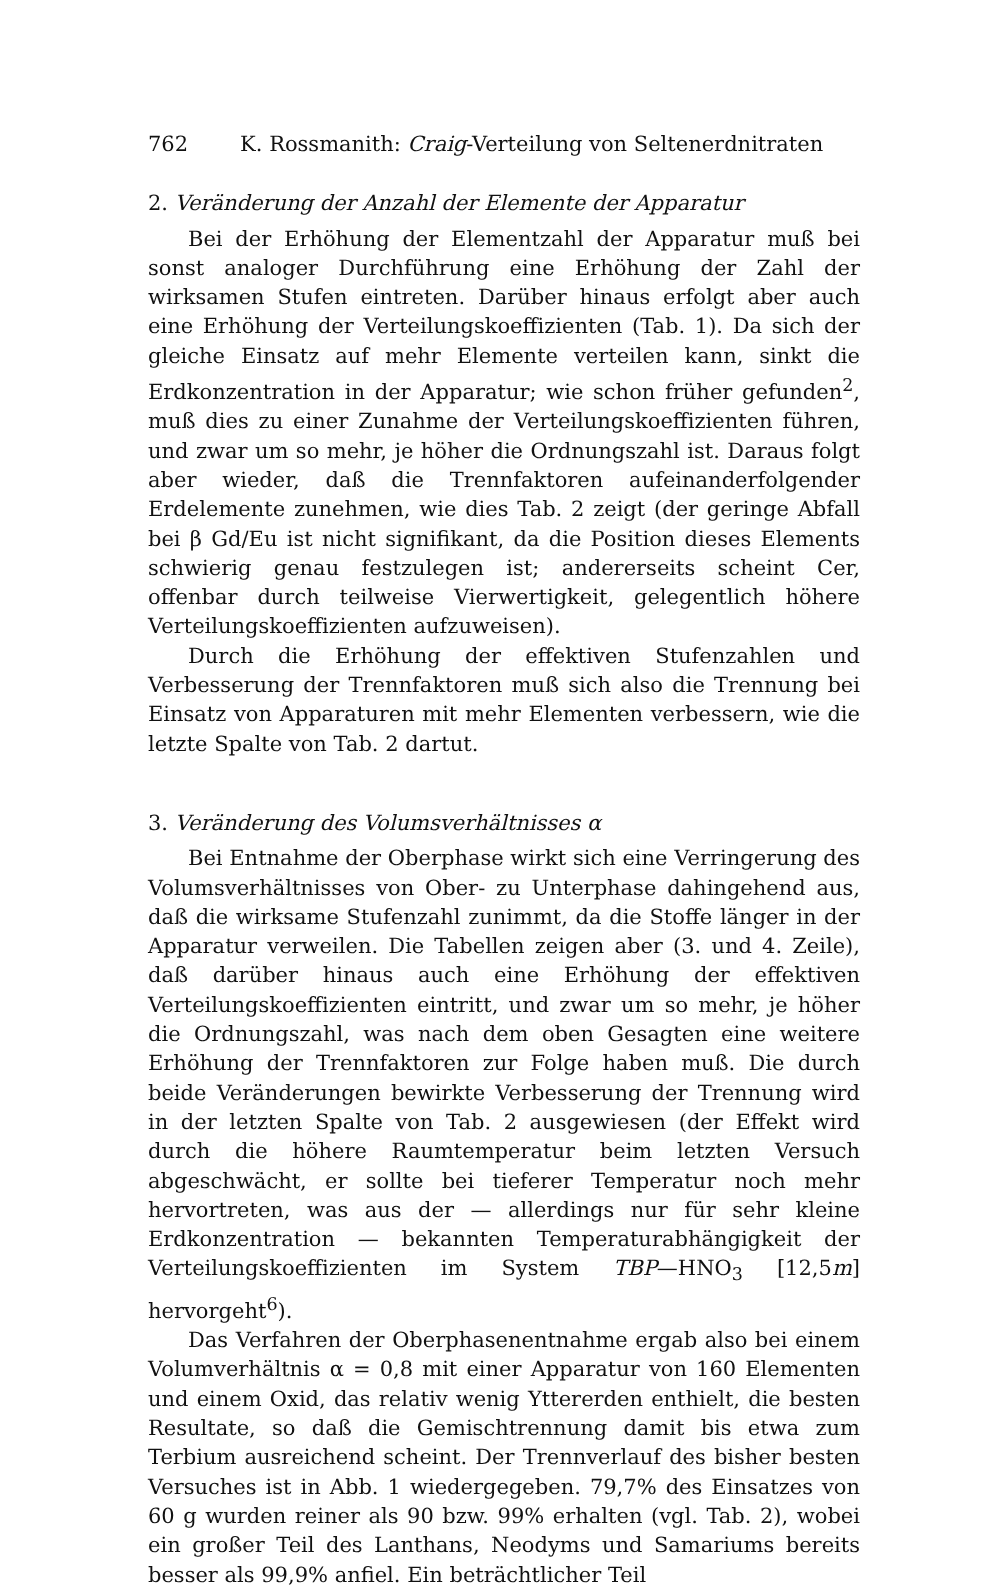762 K. Rossmanith: Craig-Verteilung von Seltenerdnitraten
2. Veränderung der Anzahl der Elemente der Apparatur
Bei der Erhöhung der Elementzahl der Apparatur muß bei sonst analoger Durchführung eine Erhöhung der Zahl der wirksamen Stufen eintreten. Darüber hinaus erfolgt aber auch eine Erhöhung der Verteilungskoeffizienten (Tab. 1). Da sich der gleiche Einsatz auf mehr Elemente verteilen kann, sinkt die Erdkonzentration in der Apparatur; wie schon früher gefunden<sup>2</sup>, muß dies zu einer Zunahme der Verteilungskoeffizienten führen, und zwar um so mehr, je höher die Ordnungszahl ist. Daraus folgt aber wieder, daß die Trennfaktoren aufeinanderfolgender Erdelemente zunehmen, wie dies Tab. 2 zeigt (der geringe Abfall bei β Gd/Eu ist nicht signifikant, da die Position dieses Elements schwierig genau festzulegen ist; andererseits scheint Cer, offenbar durch teilweise Vierwertigkeit, gelegentlich höhere Verteilungskoeffizienten aufzuweisen).
Durch die Erhöhung der effektiven Stufenzahlen und Verbesserung der Trennfaktoren muß sich also die Trennung bei Einsatz von Apparaturen mit mehr Elementen verbessern, wie die letzte Spalte von Tab. 2 dartut.
3. Veränderung des Volumsverhältnisses α
Bei Entnahme der Oberphase wirkt sich eine Verringerung des Volumsverhältnisses von Ober- zu Unterphase dahingehend aus, daß die wirksame Stufenzahl zunimmt, da die Stoffe länger in der Apparatur verweilen. Die Tabellen zeigen aber (3. und 4. Zeile), daß darüber hinaus auch eine Erhöhung der effektiven Verteilungskoeffizienten eintritt, und zwar um so mehr, je höher die Ordnungszahl, was nach dem oben Gesagten eine weitere Erhöhung der Trennfaktoren zur Folge haben muß. Die durch beide Veränderungen bewirkte Verbesserung der Trennung wird in der letzten Spalte von Tab. 2 ausgewiesen (der Effekt wird durch die höhere Raumtemperatur beim letzten Versuch abgeschwächt, er sollte bei tieferer Temperatur noch mehr hervortreten, was aus der — allerdings nur für sehr kleine Erdkonzentration — bekannten Temperaturabhängigkeit der Verteilungskoeffizienten im System TBP—HNO<sub>3</sub> [12,5m] hervorgeht<sup>6</sup>).
Das Verfahren der Oberphasenentnahme ergab also bei einem Volumverhältnis α = 0,8 mit einer Apparatur von 160 Elementen und einem Oxid, das relativ wenig Yttererden enthielt, die besten Resultate, so daß die Gemischtrennung damit bis etwa zum Terbium ausreichend scheint. Der Trennverlauf des bisher besten Versuches ist in Abb. 1 wiedergegeben. 79,7% des Einsatzes von 60 g wurden reiner als 90 bzw. 99% erhalten (vgl. Tab. 2), wobei ein großer Teil des Lanthans, Neodyms und Samariums bereits besser als 99,9% anfiel. Ein beträchtlicher Teil